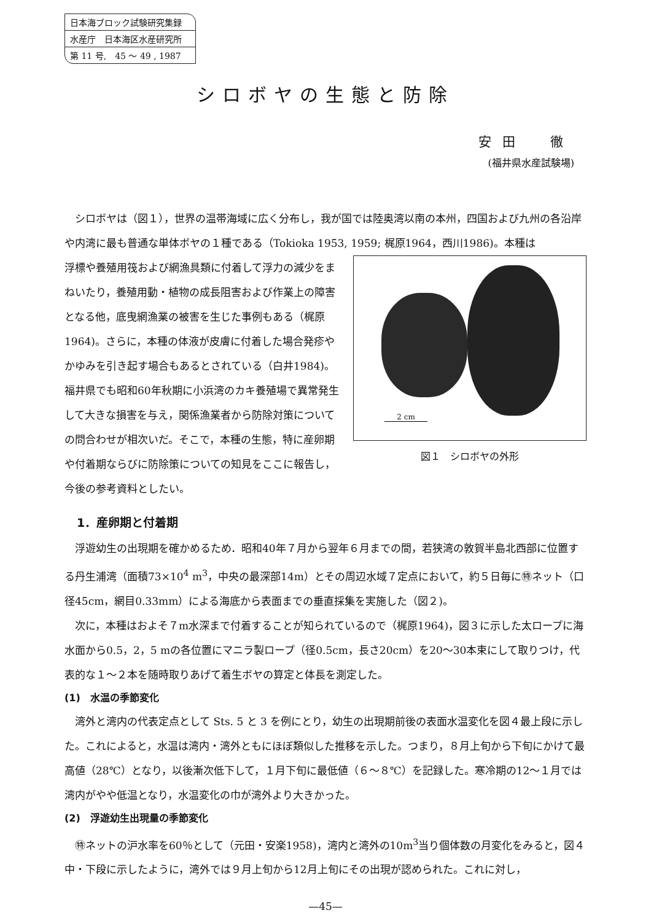日本海ブロック試験研究集録
水産庁　日本海区水産研究所
第 11 号,　45 ～ 49 , 1987
シロボヤの生態と防除
安田　徹
(福井県水産試験場)
シロボヤは（図１），世界の温帯海域に広く分布し，我が国では陸奥湾以南の本州，四国および九州の各沿岸や内湾に最も普通な単体ボヤの１種である（Tokioka 1953, 1959; 梶原1964，西川1986)。本種は
2 cm
図１　シロボヤの外形
浮標や養殖用筏および網漁具類に付着して浮力の減少をまねいたり，養殖用動・植物の成長阻害および作業上の障害となる他，底曳網漁業の被害を生じた事例もある（梶原1964)。さらに，本種の体液が皮膚に付着した場合発疹やかゆみを引き起す場合もあるとされている（白井1984)。福井県でも昭和60年秋期に小浜湾のカキ養殖場で異常発生して大きな損害を与え，関係漁業者から防除対策についての問合わせが相次いだ。そこで，本種の生態，特に産卵期や付着期ならびに防除策についての知見をここに報告し，今後の参考資料としたい。
1．産卵期と付着期
浮遊幼生の出現期を確かめるため．昭和40年７月から翌年６月までの間，若狭湾の敦賀半島北西部に位置する丹生浦湾（面積73×10<sup>4</sup> m<sup>3</sup>，中央の最深部14m）とその周辺水域７定点において，約５日毎に㊕ネット（口径45cm，網目0.33mm）による海底から表面までの垂直採集を実施した（図２)。
次に，本種はおよそ７m水深まで付着することが知られているので（梶原1964)，図３に示した太ロープに海水面から0.5，2，5 mの各位置にマニラ製ロープ（径0.5cm，長さ20cm）を20～30本束にして取りつけ，代表的な１～２本を随時取りあげて着生ボヤの算定と体長を測定した。
(1)　水温の季節変化
湾外と湾内の代表定点として Sts. 5 と 3 を例にとり，幼生の出現期前後の表面水温変化を図４最上段に示した。これによると，水温は湾内・湾外ともにほぼ類似した推移を示した。つまり，８月上旬から下旬にかけて最高値（28℃）となり，以後漸次低下して，１月下旬に最低値（６～８℃）を記録した。寒冷期の12～１月では湾内がやや低温となり，水温変化の巾が湾外より大きかった。
(2)　浮遊幼生出現量の季節変化
㊕ネットの沪水率を60％として（元田・安楽1958)，湾内と湾外の10m<sup>3</sup>当り個体数の月変化をみると，図４中・下段に示したように，湾外では９月上旬から12月上旬にその出現が認められた。これに対し，
—45—